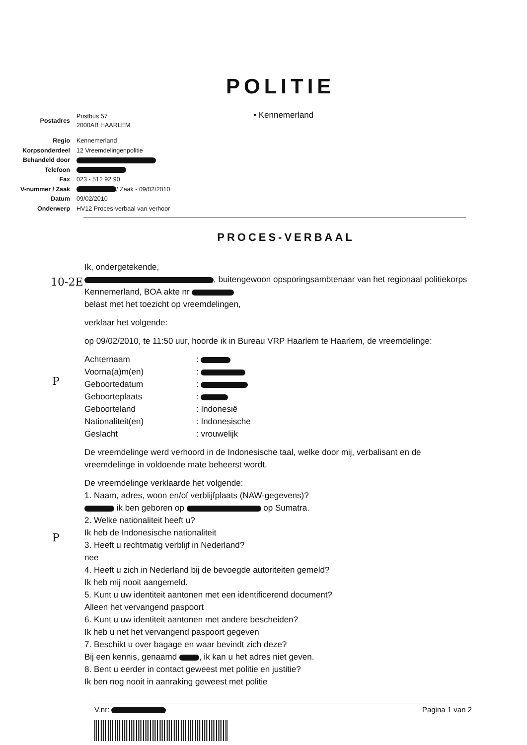POLITIE
• Kennemerland
| Postadres | Postbus 57 2000AB HAARLEM |
| Regio | Kennemerland |
| Korpsonderdeel | 12 Vreemdelingenpolitie |
| Behandeld door | |
| Telefoon | |
| Fax | 023 - 512 92 90 |
| V-nummer / Zaak | / Zaak - 09/02/2010 |
| Datum | 09/02/2010 |
| Onderwerp | HV12 Proces-verbaal van verhoor |
PROCES-VERBAAL
10-2E
P
P
Ik, ondergetekende,
, buitengewoon opsporingsambtenaar van het regionaal politiekorps Kennemerland, BOA akte nr
belast met het toezicht op vreemdelingen,
verklaar het volgende:
op 09/02/2010, te 11:50 uur, hoorde ik in Bureau VRP Haarlem te Haarlem, de vreemdelinge:
| Achternaam | : |
| Voorna(a)m(en) | : |
| Geboortedatum | : |
| Geboorteplaats | : |
| Geboorteland | : Indonesië |
| Nationaliteit(en) | : Indonesische |
| Geslacht | : vrouwelijk |
De vreemdelinge werd verhoord in de Indonesische taal, welke door mij, verbalisant en de vreemdelinge in voldoende mate beheerst wordt.
De vreemdelinge verklaarde het volgende:
1. Naam, adres, woon en/of verblijfplaats (NAW-gegevens)?
ik ben geboren op op Sumatra.
2. Welke nationaliteit heeft u?
Ik heb de Indonesische nationaliteit
3. Heeft u rechtmatig verblijf in Nederland?
nee
4. Heeft u zich in Nederland bij de bevoegde autoriteiten gemeld?
Ik heb mij nooit aangemeld.
5. Kunt u uw identiteit aantonen met een identificerend document?
Alleen het vervangend paspoort
6. Kunt u uw identiteit aantonen met andere bescheiden?
Ik heb u net het vervangend paspoort gegeven
7. Beschikt u over bagage en waar bevindt zich deze?
Bij een kennis, genaamd , ik kan u het adres niet geven.
8. Bent u eerder in contact geweest met politie en justitie?
Ik ben nog nooit in aanraking geweest met politie
V.nr: Pagina 1 van 2